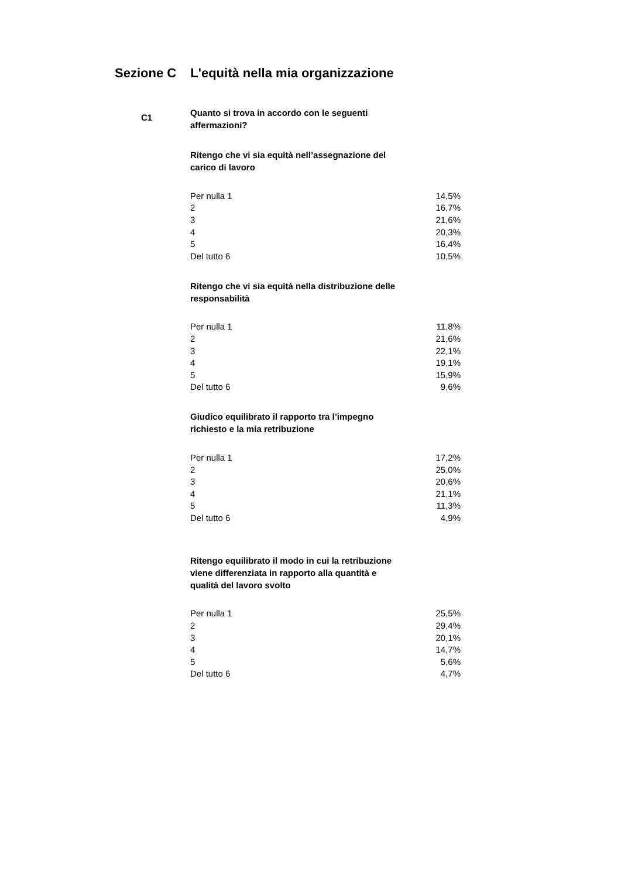Sezione C L'equità nella mia organizzazione
C1
Quanto si trova in accordo con le seguenti affermazioni?
Ritengo che vi sia equità nell’assegnazione del carico di lavoro
| Per nulla 1 | 14,5% |
| 2 | 16,7% |
| 3 | 21,6% |
| 4 | 20,3% |
| 5 | 16,4% |
| Del tutto 6 | 10,5% |
Ritengo che vi sia equità nella distribuzione delle responsabilità
| Per nulla 1 | 11,8% |
| 2 | 21,6% |
| 3 | 22,1% |
| 4 | 19,1% |
| 5 | 15,9% |
| Del tutto 6 | 9,6% |
Giudico equilibrato il rapporto tra l’impegno richiesto e la mia retribuzione
| Per nulla 1 | 17,2% |
| 2 | 25,0% |
| 3 | 20,6% |
| 4 | 21,1% |
| 5 | 11,3% |
| Del tutto 6 | 4,9% |
Ritengo equilibrato il modo in cui la retribuzione viene differenziata in rapporto alla quantità e qualità del lavoro svolto
| Per nulla 1 | 25,5% |
| 2 | 29,4% |
| 3 | 20,1% |
| 4 | 14,7% |
| 5 | 5,6% |
| Del tutto 6 | 4,7% |